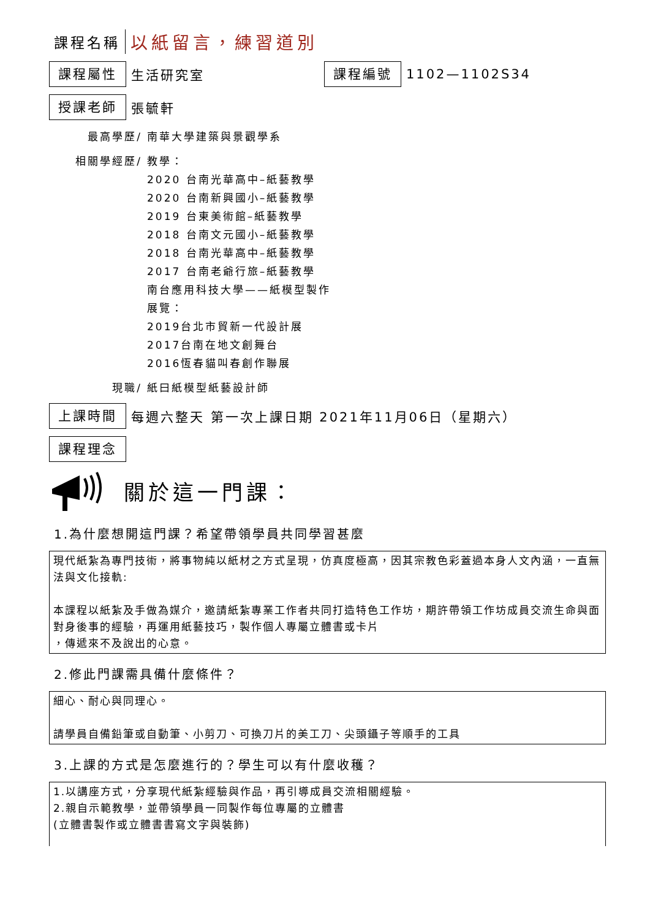課程名稱 以紙留言，練習道別
課程屬性
生活研究室
課程編號
1102—1102S34
授課老師
張毓軒
最高學歷/ 南華大學建築與景觀學系
相關學經歷/ 教學：
2020 台南光華高中–紙藝教學
2020 台南新興國小–紙藝教學
2019 台東美術館–紙藝教學
2018 台南文元國小–紙藝教學
2018 台南光華高中–紙藝教學
2017 台南老爺行旅–紙藝教學
南台應用科技大學——紙模型製作
展覽：
2019台北市貿新一代設計展
2017台南在地文創舞台
2016恆春貓叫春創作聯展
現職/ 紙曰紙模型紙藝設計師
上課時間
每週六整天 第一次上課日期 2021年11月06日（星期六）
課程理念
關於這一門課：
1.為什麼想開這門課？希望帶領學員共同學習甚麼
現代紙紮為專門技術，將事物純以紙材之方式呈現，仿真度極高，因其宗教色彩蓋過本身人文內涵，一直無法與文化接軌:
本課程以紙紮及手做為媒介，邀請紙紮專業工作者共同打造特色工作坊，期許帶領工作坊成員交流生命與面對身後事的經驗，再運用紙藝技巧，製作個人專屬立體書或卡片
，傳遞來不及說出的心意。
2.修此門課需具備什麼條件？
細心、耐心與同理心。
請學員自備鉛筆或自動筆、小剪刀、可換刀片的美工刀、尖頭鑷子等順手的工具
3.上課的方式是怎麼進行的？學生可以有什麼收穫？
1.以講座方式，分享現代紙紮經驗與作品，再引導成員交流相關經驗。
2.親自示範教學，並帶領學員一同製作每位專屬的立體書
(立體書製作或立體書書寫文字與裝飾)